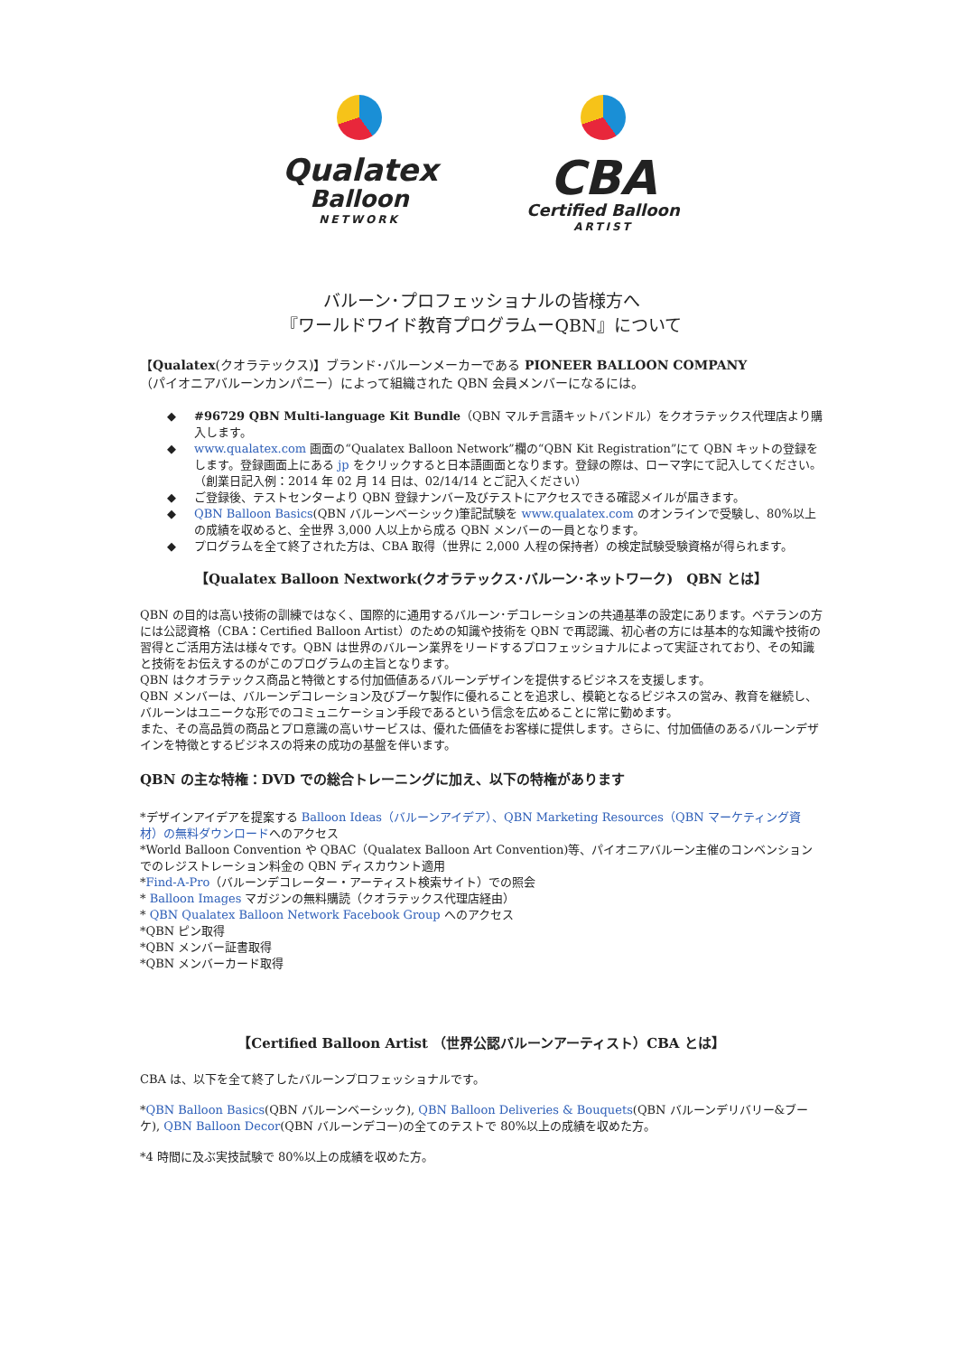Qualatex
Balloon
NETWORK
CBA
Certified Balloon
ARTIST
バルーン･プロフェッショナルの皆様方へ
『ワールドワイド教育プログラムーQBN』について
【Qualatex(クオラテックス)】ブランド･バルーンメーカーである PIONEER BALLOON COMPANY
（パイオニアバルーンカンパニー）によって組織された QBN 会員メンバーになるには。
◆ #96729 QBN Multi-language Kit Bundle（QBN マルチ言語キットバンドル）をクオラテックス代理店より購入します。
◆ www.qualatex.com 画面の“Qualatex Balloon Network”欄の“QBN Kit Registration”にて QBN キットの登録をします。登録画面上にある jp をクリックすると日本語画面となります。登録の際は、ローマ字にて記入してください。（創業日記入例：2014 年 02 月 14 日は、02/14/14 とご記入ください）
◆ ご登録後、テストセンターより QBN 登録ナンバー及びテストにアクセスできる確認メイルが届きます。
◆ QBN Balloon Basics(QBN バルーンベーシック)筆記試験を www.qualatex.com のオンラインで受験し、80%以上の成績を収めると、全世界 3,000 人以上から成る QBN メンバーの一員となります。
◆ プログラムを全て終了された方は、CBA 取得（世界に 2,000 人程の保持者）の検定試験受験資格が得られます。
【Qualatex Balloon Nextwork(クオラテックス･バルーン･ネットワーク)　QBN とは】
QBN の目的は高い技術の訓練ではなく、国際的に通用するバルーン･デコレーションの共通基準の設定にあります。ベテランの方には公認資格（CBA：Certified Balloon Artist）のための知識や技術を QBN で再認識、初心者の方には基本的な知識や技術の習得とご活用方法は様々です。QBN は世界のバルーン業界をリードするプロフェッショナルによって実証されており、その知識と技術をお伝えするのがこのプログラムの主旨となります。
QBN はクオラテックス商品と特徴とする付加価値あるバルーンデザインを提供するビジネスを支援します。
QBN メンバーは、バルーンデコレーション及びブーケ製作に優れることを追求し、模範となるビジネスの営み、教育を継続し、バルーンはユニークな形でのコミュニケーション手段であるという信念を広めることに常に勤めます。
また、その高品質の商品とプロ意識の高いサービスは、優れた価値をお客様に提供します。さらに、付加価値のあるバルーンデザインを特徴とするビジネスの将来の成功の基盤を伴います。
QBN の主な特権：DVD での総合トレーニングに加え、以下の特権があります
*デザインアイデアを提案する Balloon Ideas（バルーンアイデア）、QBN Marketing Resources（QBN マーケティング資材）の無料ダウンロードへのアクセス
*World Balloon Convention や QBAC（Qualatex Balloon Art Convention)等、パイオニアバルーン主催のコンベンションでのレジストレーション料金の QBN ディスカウント適用
*Find-A-Pro（バルーンデコレーター・アーティスト検索サイト）での照会
* Balloon Images マガジンの無料購読（クオラテックス代理店経由）
* QBN Qualatex Balloon Network Facebook Group へのアクセス
*QBN ピン取得
*QBN メンバー証書取得
*QBN メンバーカード取得
【Certified Balloon Artist （世界公認バルーンアーティスト）CBA とは】
CBA は、以下を全て終了したバルーンプロフェッショナルです。
*QBN Balloon Basics(QBN バルーンベーシック), QBN Balloon Deliveries & Bouquets(QBN バルーンデリバリー&ブーケ), QBN Balloon Decor(QBN バルーンデコー)の全てのテストで 80%以上の成績を収めた方。
*4 時間に及ぶ実技試験で 80%以上の成績を収めた方。